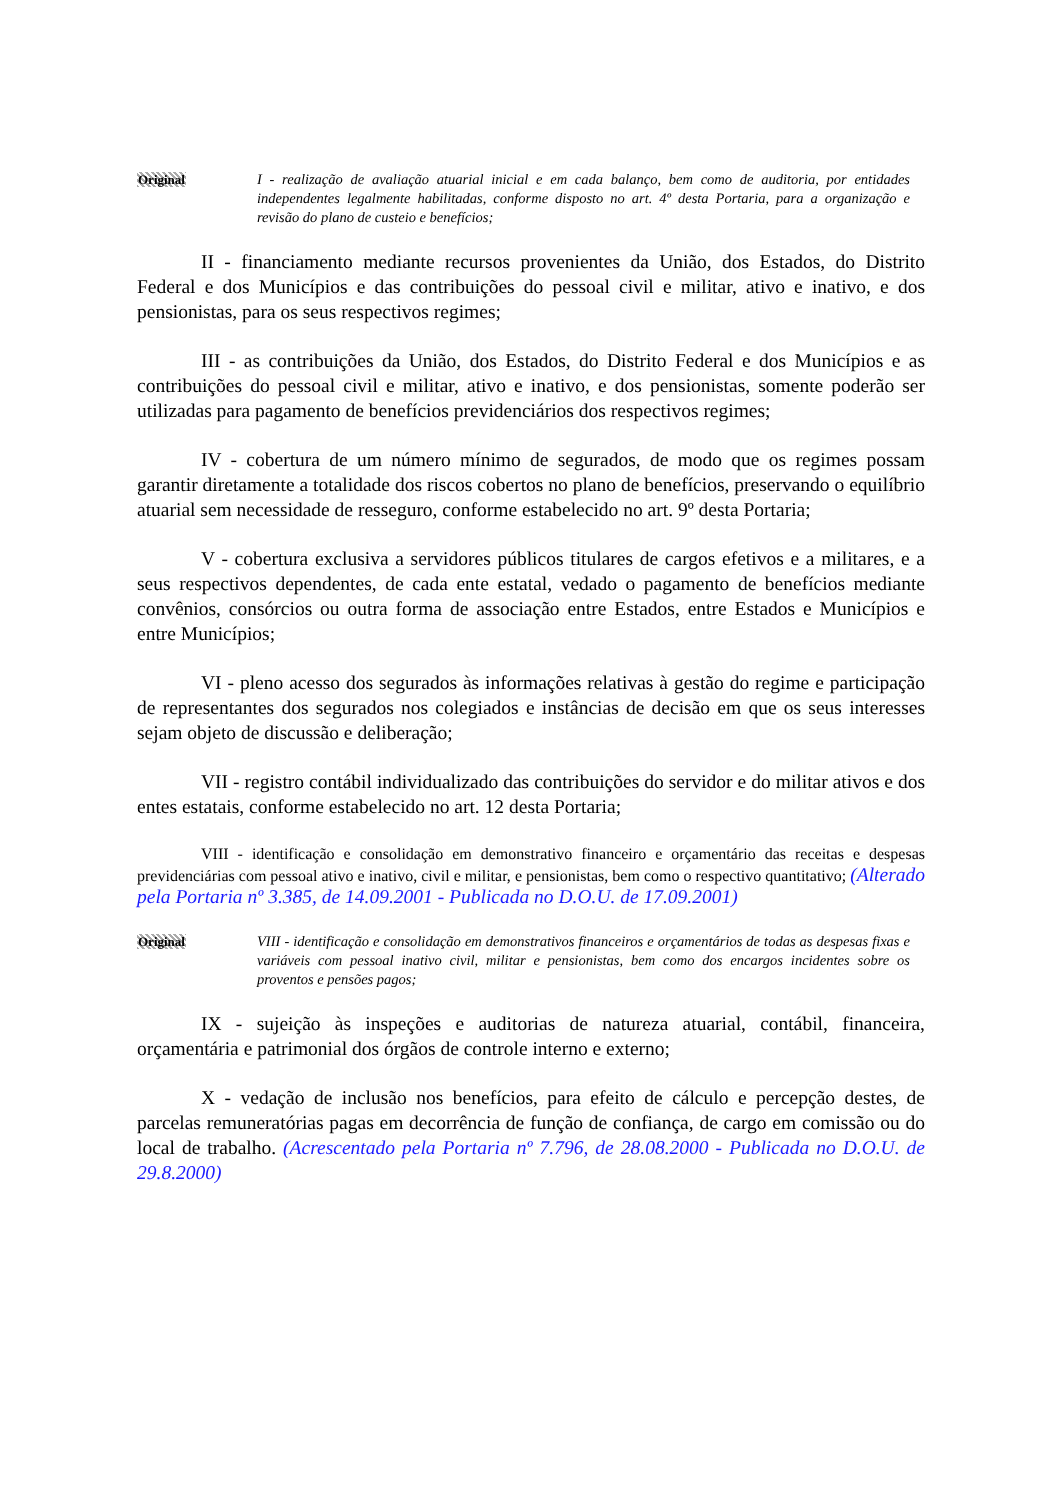Original I - realização de avaliação atuarial inicial e em cada balanço, bem como de auditoria, por entidades independentes legalmente habilitadas, conforme disposto no art. 4º desta Portaria, para a organização e revisão do plano de custeio e benefícios;
II - financiamento mediante recursos provenientes da União, dos Estados, do Distrito Federal e dos Municípios e das contribuições do pessoal civil e militar, ativo e inativo, e dos pensionistas, para os seus respectivos regimes;
III - as contribuições da União, dos Estados, do Distrito Federal e dos Municípios e as contribuições do pessoal civil e militar, ativo e inativo, e dos pensionistas, somente poderão ser utilizadas para pagamento de benefícios previdenciários dos respectivos regimes;
IV - cobertura de um número mínimo de segurados, de modo que os regimes possam garantir diretamente a totalidade dos riscos cobertos no plano de benefícios, preservando o equilíbrio atuarial sem necessidade de resseguro, conforme estabelecido no art. 9º desta Portaria;
V - cobertura exclusiva a servidores públicos titulares de cargos efetivos e a militares, e a seus respectivos dependentes, de cada ente estatal, vedado o pagamento de benefícios mediante convênios, consórcios ou outra forma de associação entre Estados, entre Estados e Municípios e entre Municípios;
VI - pleno acesso dos segurados às informações relativas à gestão do regime e participação de representantes dos segurados nos colegiados e instâncias de decisão em que os seus interesses sejam objeto de discussão e deliberação;
VII - registro contábil individualizado das contribuições do servidor e do militar ativos e dos entes estatais, conforme estabelecido no art. 12 desta Portaria;
VIII - identificação e consolidação em demonstrativo financeiro e orçamentário das receitas e despesas previdenciárias com pessoal ativo e inativo, civil e militar, e pensionistas, bem como o respectivo quantitativo; (Alterado pela Portaria nº 3.385, de 14.09.2001 - Publicada no D.O.U. de 17.09.2001)
Original VIII - identificação e consolidação em demonstrativos financeiros e orçamentários de todas as despesas fixas e variáveis com pessoal inativo civil, militar e pensionistas, bem como dos encargos incidentes sobre os proventos e pensões pagos;
IX - sujeição às inspeções e auditorias de natureza atuarial, contábil, financeira, orçamentária e patrimonial dos órgãos de controle interno e externo;
X - vedação de inclusão nos benefícios, para efeito de cálculo e percepção destes, de parcelas remuneratórias pagas em decorrência de função de confiança, de cargo em comissão ou do local de trabalho. (Acrescentado pela Portaria nº 7.796, de 28.08.2000 - Publicada no D.O.U. de 29.8.2000)